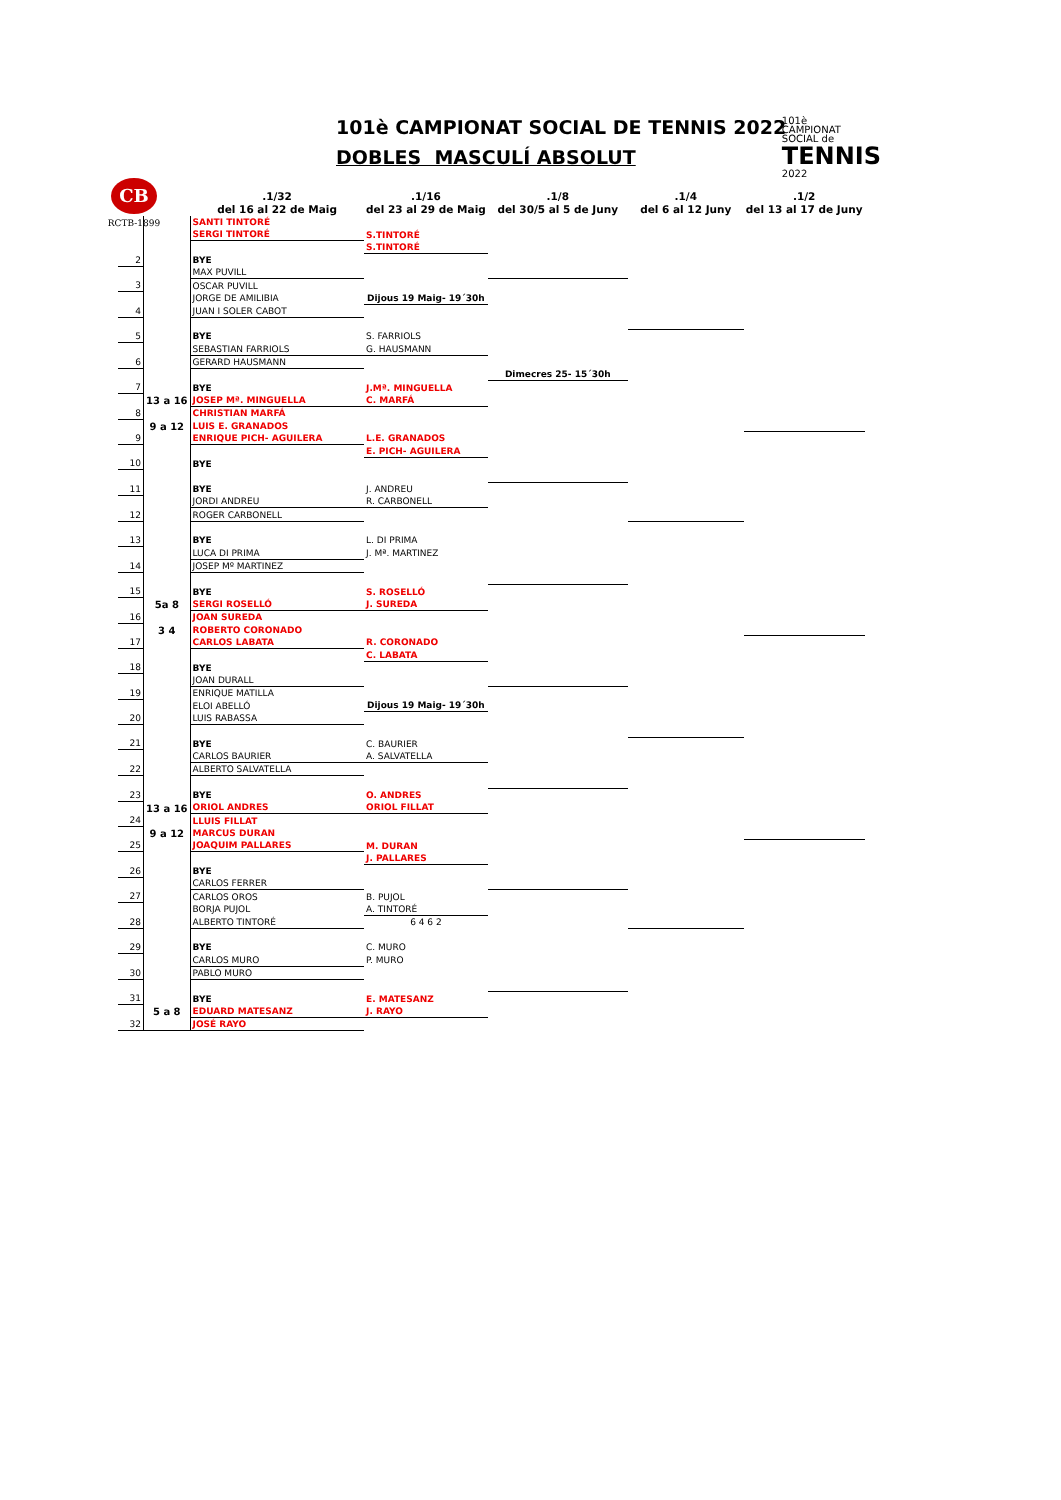101è CAMPIONAT SOCIAL DE TENNIS 2022
DOBLES MASCULÍ ABSOLUT
101è
CAMPIONAT
SOCIAL de
TENNIS
2022
CB
RCTB-1899
| | | .1/32 del 16 al 22 de Maig | .1/16 del 23 al 29 de Maig | .1/8 del 30/5 al 5 de Juny | .1/4 del 6 al 12 Juny | .1/2 del 13 al 17 de Juny |
| --- | --- | --- | --- | --- | --- | --- |
| | | SANTI TINTORÉ | | | | |
| | | SERGI TINTORÉ | S.TINTORÉ | | | |
| | | | S.TINTORÉ | | | |
| 2 | | BYE | | | | |
| | | MAX PUVILL | | | | |
| 3 | | OSCAR PUVILL | | | | |
| | | JORGE DE AMILIBIA | Dijous 19 Maig- 19´30h | | | |
| 4 | | JUAN I SOLER CABOT | | | | |
| 5 | | BYE | S. FARRIOLS | | | |
| | | SEBASTIAN FARRIOLS | G. HAUSMANN | | | |
| 6 | | GERARD HAUSMANN | | | | |
| | | | | Dimecres 25- 15´30h | | |
| 7 | | BYE | J.Mª. MINGUELLA | | | |
| | 13 a 16 | JOSEP Mª. MINGUELLA | C. MARFÁ | | | |
| 8 | | CHRISTIAN MARFÁ | | | | |
| | 9 a 12 | LUIS E. GRANADOS | | | | |
| 9 | | ENRIQUE PICH- AGUILERA | L.E. GRANADOS | | | |
| | | | E. PICH- AGUILERA | | | |
| 10 | | BYE | | | | |
| 11 | | BYE | J. ANDREU | | | |
| | | JORDI ANDREU | R. CARBONELL | | | |
| 12 | | ROGER CARBONELL | | | | |
| 13 | | BYE | L. DI PRIMA | | | |
| | | LUCA DI PRIMA | J. Mª. MARTINEZ | | | |
| 14 | | JOSEP Mº MARTINEZ | | | | |
| 15 | | BYE | S. ROSELLÓ | | | |
| | 5a 8 | SERGI ROSELLÓ | J. SUREDA | | | |
| 16 | | JOAN SUREDA | | | | |
| | 3 4 | ROBERTO CORONADO | | | | |
| 17 | | CARLOS LABATA | R. CORONADO | | | |
| | | | C. LABATA | | | |
| 18 | | BYE | | | | |
| | | JOAN DURALL | | | | |
| 19 | | ENRIQUE MATILLA | | | | |
| | | ELOI ABELLÓ | Dijous 19 Maig- 19´30h | | | |
| 20 | | LUIS RABASSA | | | | |
| 21 | | BYE | C. BAURIER | | | |
| | | CARLOS BAURIER | A. SALVATELLA | | | |
| 22 | | ALBERTO SALVATELLA | | | | |
| 23 | | BYE | O. ANDRES | | | |
| | 13 a 16 | ORIOL ANDRES | ORIOL FILLAT | | | |
| 24 | | LLUIS FILLAT | | | | |
| | 9 a 12 | MARCUS DURAN | | | | |
| 25 | | JOAQUIM PALLARES | M. DURAN | | | |
| | | | J. PALLARES | | | |
| 26 | | BYE | | | | |
| | | CARLOS FERRER | | | | |
| 27 | | CARLOS OROS | B. PUJOL | | | |
| | | BORJA PUJOL | A. TINTORÉ | | | |
| 28 | | ALBERTO TINTORÉ | 6 4 6 2 | | | |
| 29 | | BYE | C. MURO | | | |
| | | CARLOS MURO | P. MURO | | | |
| 30 | | PABLO MURO | | | | |
| 31 | | BYE | E. MATESANZ | | | |
| | 5 a 8 | EDUARD MATESANZ | J. RAYO | | | |
| 32 | | JOSÉ RAYO | | | | |